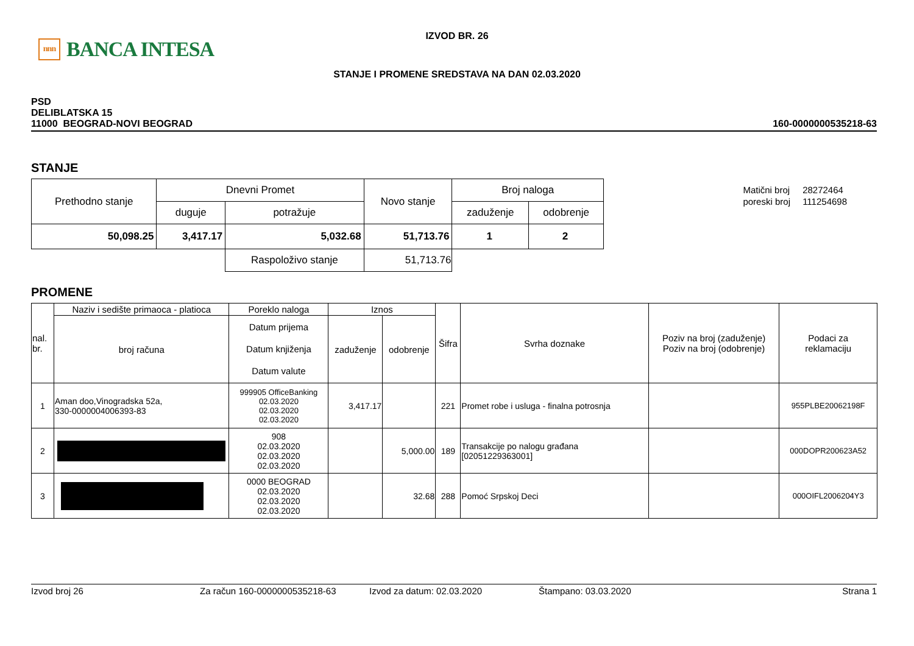IZVOD BR. 26
STANJE I PROMENE SREDSTAVA NA DAN 02.03.2020
nnn BANCA INTESA
PSD
DELIBLATSKA 15
11000 BEOGRAD-NOVI BEOGRAD
160-0000000535218-63
STANJE
| Prethodno stanje | Dnevni Promet | | Novo stanje | Broj naloga | |
| | duguje | potražuje | | zaduženje | odobrenje |
| 50,098.25 | 3,417.17 | 5,032.68 | 51,713.76 | 1 | 2 |
| | | Raspoloživo stanje | 51,713.76 | | |
| Matični broj | 28272464 |
| poreski broj | 111254698 |
PROMENE
| nal. br. | Naziv i sedište primaoca - platioca | Poreklo naloga | Iznos | | Šifra | Svrha doznake | Poziv na broj (zaduženje) Poziv na broj (odobrenje) | Podaci za reklamaciju |
| | broj računa | Datum prijema Datum knjiženja Datum valute | zaduženje | odobrenje | | | | |
| 1 | Aman doo,Vinogradska 52a, 330-0000004006393-83 | 999905 OfficeBanking 02.03.2020 02.03.2020 02.03.2020 | 3,417.17 | | 221 | Promet robe i usluga - finalna potrosnja | | 955PLBE20062198F |
| 2 | | 908 02.03.2020 02.03.2020 02.03.2020 | | 5,000.00 | 189 | Transakcije po nalogu građana [02051229363001] | | 000DOPR200623A52 |
| 3 | | 0000 BEOGRAD 02.03.2020 02.03.2020 02.03.2020 | | 32.68 | 288 | Pomoć Srpskoj Deci | | 000OIFL2006204Y3 |
Izvod broj 26 Za račun 160-0000000535218-63 Izvod za datum: 02.03.2020 Štampano: 03.03.2020 Strana 1